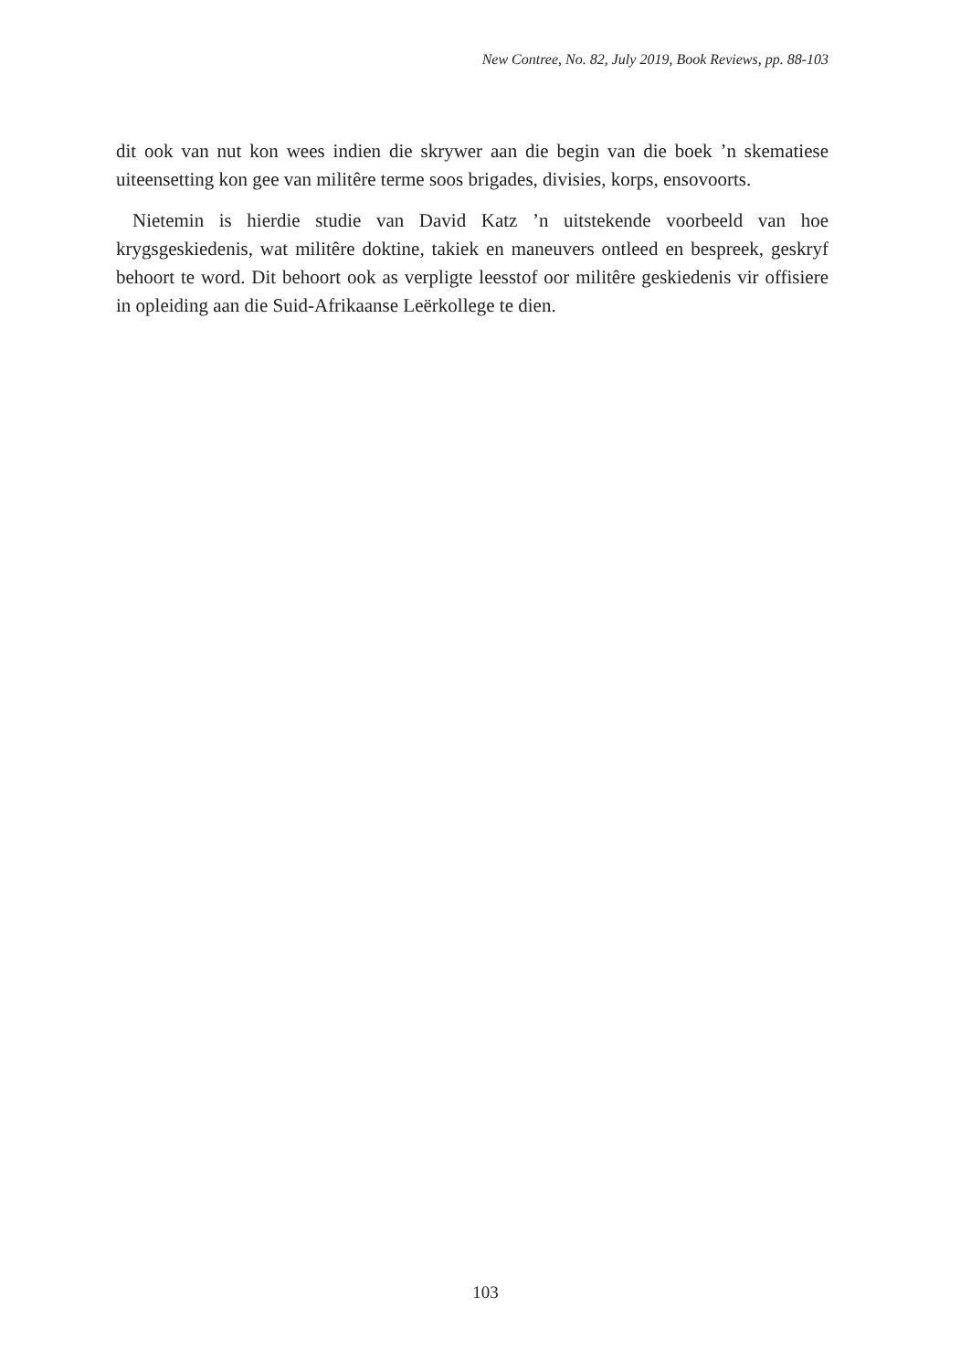New Contree, No. 82, July 2019, Book Reviews, pp. 88-103
dit ook van nut kon wees indien die skrywer aan die begin van die boek ’n skematiese uiteensetting kon gee van militêre terme soos brigades, divisies, korps, ensovoorts.
Nietemin is hierdie studie van David Katz ’n uitstekende voorbeeld van hoe krygsgeskiedenis, wat militêre doktine, takiek en maneuvers ontleed en bespreek, geskryf behoort te word. Dit behoort ook as verpligte leesstof oor militêre geskiedenis vir offisiere in opleiding aan die Suid-Afrikaanse Leërkollege te dien.
103